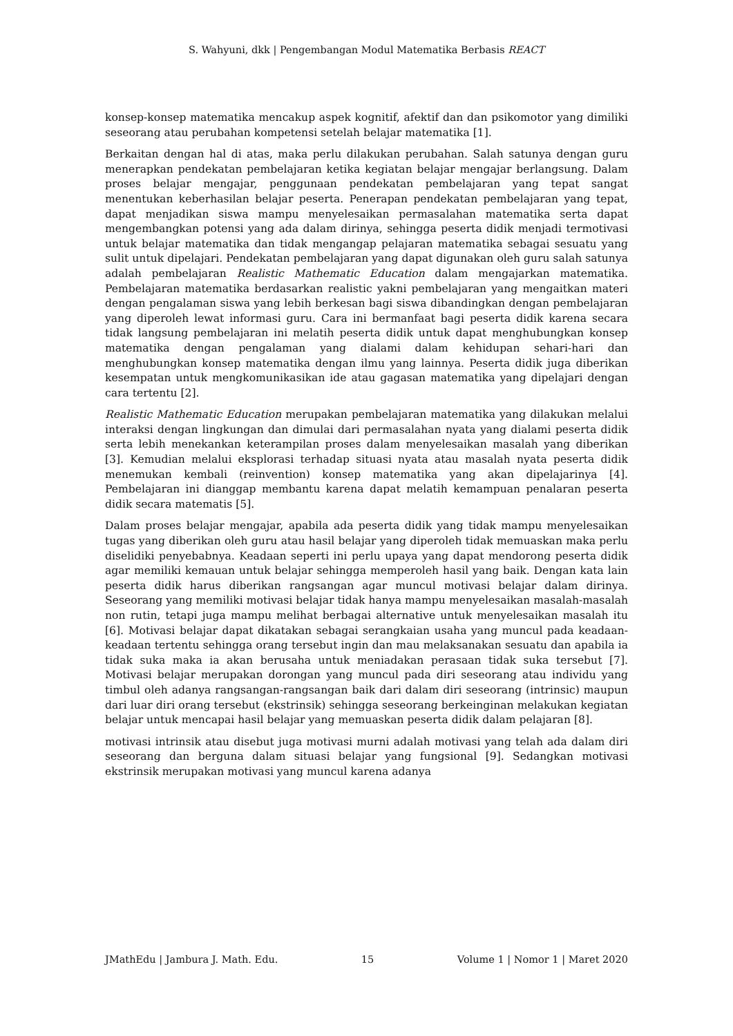S. Wahyuni, dkk | Pengembangan Modul Matematika Berbasis REACT
konsep-konsep matematika mencakup aspek kognitif, afektif dan dan psikomotor yang dimiliki seseorang atau perubahan kompetensi setelah belajar matematika [1].
Berkaitan dengan hal di atas, maka perlu dilakukan perubahan. Salah satunya dengan guru menerapkan pendekatan pembelajaran ketika kegiatan belajar mengajar berlangsung. Dalam proses belajar mengajar, penggunaan pendekatan pembelajaran yang tepat sangat menentukan keberhasilan belajar peserta. Penerapan pendekatan pembelajaran yang tepat, dapat menjadikan siswa mampu menyelesaikan permasalahan matematika serta dapat mengembangkan potensi yang ada dalam dirinya, sehingga peserta didik menjadi termotivasi untuk belajar matematika dan tidak mengangap pelajaran matematika sebagai sesuatu yang sulit untuk dipelajari. Pendekatan pembelajaran yang dapat digunakan oleh guru salah satunya adalah pembelajaran Realistic Mathematic Education dalam mengajarkan matematika. Pembelajaran matematika berdasarkan realistic yakni pembelajaran yang mengaitkan materi dengan pengalaman siswa yang lebih berkesan bagi siswa dibandingkan dengan pembelajaran yang diperoleh lewat informasi guru. Cara ini bermanfaat bagi peserta didik karena secara tidak langsung pembelajaran ini melatih peserta didik untuk dapat menghubungkan konsep matematika dengan pengalaman yang dialami dalam kehidupan sehari-hari dan menghubungkan konsep matematika dengan ilmu yang lainnya. Peserta didik juga diberikan kesempatan untuk mengkomunikasikan ide atau gagasan matematika yang dipelajari dengan cara tertentu [2].
Realistic Mathematic Education merupakan pembelajaran matematika yang dilakukan melalui interaksi dengan lingkungan dan dimulai dari permasalahan nyata yang dialami peserta didik serta lebih menekankan keterampilan proses dalam menyelesaikan masalah yang diberikan [3]. Kemudian melalui eksplorasi terhadap situasi nyata atau masalah nyata peserta didik menemukan kembali (reinvention) konsep matematika yang akan dipelajarinya [4]. Pembelajaran ini dianggap membantu karena dapat melatih kemampuan penalaran peserta didik secara matematis [5].
Dalam proses belajar mengajar, apabila ada peserta didik yang tidak mampu menyelesaikan tugas yang diberikan oleh guru atau hasil belajar yang diperoleh tidak memuaskan maka perlu diselidiki penyebabnya. Keadaan seperti ini perlu upaya yang dapat mendorong peserta didik agar memiliki kemauan untuk belajar sehingga memperoleh hasil yang baik. Dengan kata lain peserta didik harus diberikan rangsangan agar muncul motivasi belajar dalam dirinya. Seseorang yang memiliki motivasi belajar tidak hanya mampu menyelesaikan masalah-masalah non rutin, tetapi juga mampu melihat berbagai alternative untuk menyelesaikan masalah itu [6]. Motivasi belajar dapat dikatakan sebagai serangkaian usaha yang muncul pada keadaan-keadaan tertentu sehingga orang tersebut ingin dan mau melaksanakan sesuatu dan apabila ia tidak suka maka ia akan berusaha untuk meniadakan perasaan tidak suka tersebut [7]. Motivasi belajar merupakan dorongan yang muncul pada diri seseorang atau individu yang timbul oleh adanya rangsangan-rangsangan baik dari dalam diri seseorang (intrinsic) maupun dari luar diri orang tersebut (ekstrinsik) sehingga seseorang berkeinginan melakukan kegiatan belajar untuk mencapai hasil belajar yang memuaskan peserta didik dalam pelajaran [8].
motivasi intrinsik atau disebut juga motivasi murni adalah motivasi yang telah ada dalam diri seseorang dan berguna dalam situasi belajar yang fungsional [9]. Sedangkan motivasi ekstrinsik merupakan motivasi yang muncul karena adanya
JMathEdu | Jambura J. Math. Edu. 15 Volume 1 | Nomor 1 | Maret 2020